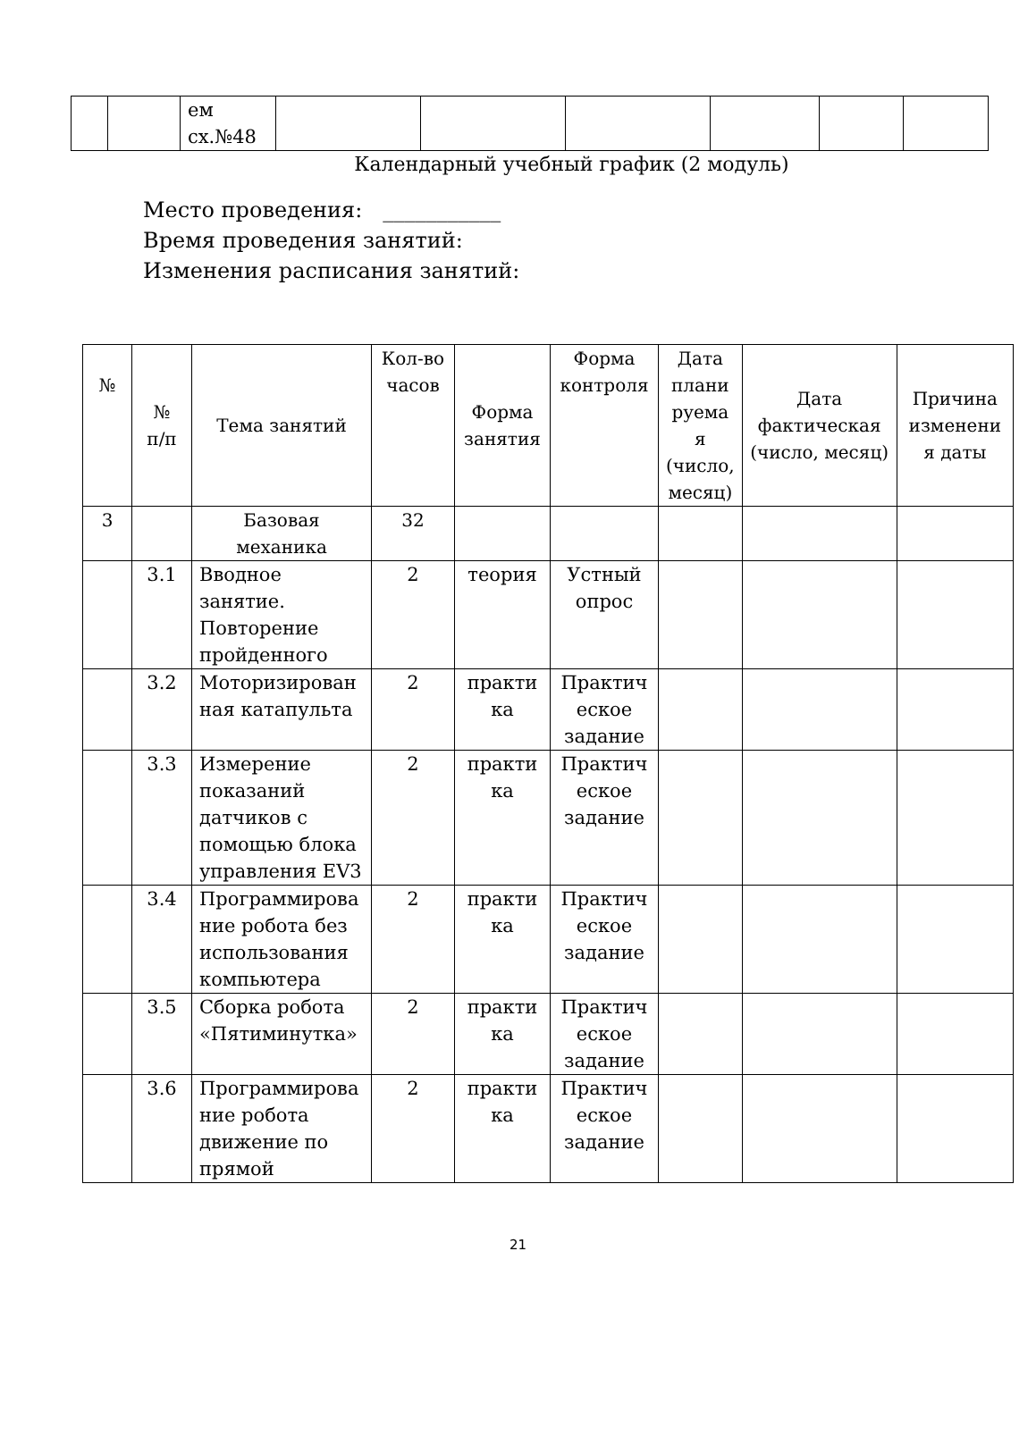| | | ем сх.№48 | | | | | | |
Календарный учебный график (2 модуль)
Место проведения: ___________
Время проведения занятий:
Изменения расписания занятий:
| № | № п/п | Тема занятий | Кол-во часов | Форма занятия | Форма контроля | Дата плани руема я (число, месяц) | Дата фактическая (число, месяц) | Причина изменени я даты |
| --- | --- | --- | --- | --- | --- | --- | --- | --- |
| 3 | | Базовая механика | 32 | | | | | |
| | 3.1 | Вводное занятие. Повторение пройденного | 2 | теория | Устный опрос | | | |
| | 3.2 | Моторизирован ная катапульта | 2 | практи ка | Практич еское задание | | | |
| | 3.3 | Измерение показаний датчиков с помощью блока управления EV3 | 2 | практи ка | Практич еское задание | | | |
| | 3.4 | Программирова ние робота без использования компьютера | 2 | практи ка | Практич еское задание | | | |
| | 3.5 | Сборка робота «Пятиминутка» | 2 | практи ка | Практич еское задание | | | |
| | 3.6 | Программирова ние робота движение по прямой | 2 | практи ка | Практич еское задание | | | |
21